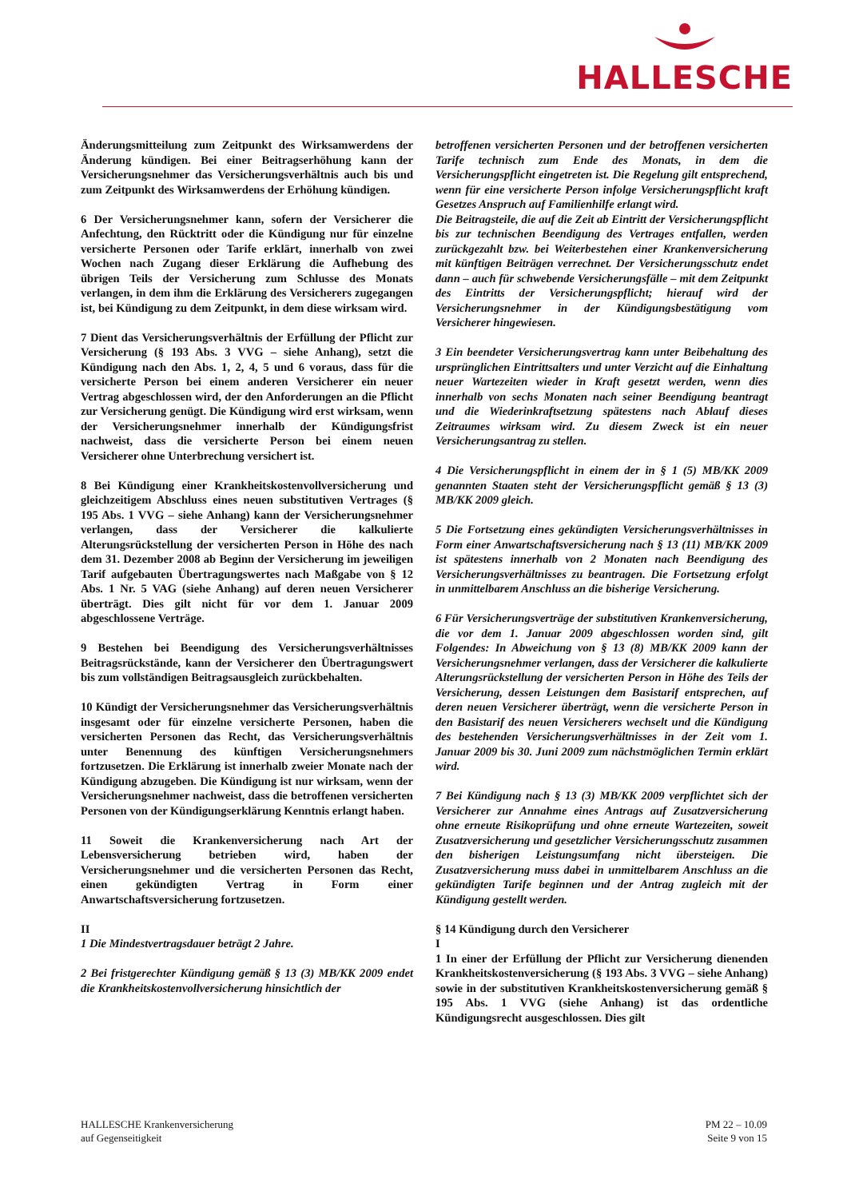HALLESCHE
Änderungsmitteilung zum Zeitpunkt des Wirksamwerdens der Änderung kündigen. Bei einer Beitragserhöhung kann der Versicherungsnehmer das Versicherungsverhältnis auch bis und zum Zeitpunkt des Wirksamwerdens der Erhöhung kündigen.
6 Der Versicherungsnehmer kann, sofern der Versicherer die Anfechtung, den Rücktritt oder die Kündigung nur für einzelne versicherte Personen oder Tarife erklärt, innerhalb von zwei Wochen nach Zugang dieser Erklärung die Aufhebung des übrigen Teils der Versicherung zum Schlusse des Monats verlangen, in dem ihm die Erklärung des Versicherers zugegangen ist, bei Kündigung zu dem Zeitpunkt, in dem diese wirksam wird.
7 Dient das Versicherungsverhältnis der Erfüllung der Pflicht zur Versicherung (§ 193 Abs. 3 VVG – siehe Anhang), setzt die Kündigung nach den Abs. 1, 2, 4, 5 und 6 voraus, dass für die versicherte Person bei einem anderen Versicherer ein neuer Vertrag abgeschlossen wird, der den Anforderungen an die Pflicht zur Versicherung genügt. Die Kündigung wird erst wirksam, wenn der Versicherungsnehmer innerhalb der Kündigungsfrist nachweist, dass die versicherte Person bei einem neuen Versicherer ohne Unterbrechung versichert ist.
8 Bei Kündigung einer Krankheitskostenvollversicherung und gleichzeitigem Abschluss eines neuen substitutiven Vertrages (§ 195 Abs. 1 VVG – siehe Anhang) kann der Versicherungsnehmer verlangen, dass der Versicherer die kalkulierte Alterungsrückstellung der versicherten Person in Höhe des nach dem 31. Dezember 2008 ab Beginn der Versicherung im jeweiligen Tarif aufgebauten Übertragungswertes nach Maßgabe von § 12 Abs. 1 Nr. 5 VAG (siehe Anhang) auf deren neuen Versicherer überträgt. Dies gilt nicht für vor dem 1. Januar 2009 abgeschlossene Verträge.
9 Bestehen bei Beendigung des Versicherungsverhältnisses Beitragsrückstände, kann der Versicherer den Übertragungswert bis zum vollständigen Beitragsausgleich zurückbehalten.
10 Kündigt der Versicherungsnehmer das Versicherungsverhältnis insgesamt oder für einzelne versicherte Personen, haben die versicherten Personen das Recht, das Versicherungsverhältnis unter Benennung des künftigen Versicherungsnehmers fortzusetzen. Die Erklärung ist innerhalb zweier Monate nach der Kündigung abzugeben. Die Kündigung ist nur wirksam, wenn der Versicherungsnehmer nachweist, dass die betroffenen versicherten Personen von der Kündigungserklärung Kenntnis erlangt haben.
11 Soweit die Krankenversicherung nach Art der Lebensversicherung betrieben wird, haben der Versicherungsnehmer und die versicherten Personen das Recht, einen gekündigten Vertrag in Form einer Anwartschaftsversicherung fortzusetzen.
II
1 Die Mindestvertragsdauer beträgt 2 Jahre.
2 Bei fristgerechter Kündigung gemäß § 13 (3) MB/KK 2009 endet die Krankheitskostenvollversicherung hinsichtlich der
betroffenen versicherten Personen und der betroffenen versicherten Tarife technisch zum Ende des Monats, in dem die Versicherungspflicht eingetreten ist. Die Regelung gilt entsprechend, wenn für eine versicherte Person infolge Versicherungspflicht kraft Gesetzes Anspruch auf Familienhilfe erlangt wird.
Die Beitragsteile, die auf die Zeit ab Eintritt der Versicherungspflicht bis zur technischen Beendigung des Vertrages entfallen, werden zurückgezahlt bzw. bei Weiterbestehen einer Krankenversicherung mit künftigen Beiträgen verrechnet. Der Versicherungsschutz endet dann – auch für schwebende Versicherungsfälle – mit dem Zeitpunkt des Eintritts der Versicherungspflicht; hierauf wird der Versicherungsnehmer in der Kündigungsbestätigung vom Versicherer hingewiesen.
3 Ein beendeter Versicherungsvertrag kann unter Beibehaltung des ursprünglichen Eintrittsalters und unter Verzicht auf die Einhaltung neuer Wartezeiten wieder in Kraft gesetzt werden, wenn dies innerhalb von sechs Monaten nach seiner Beendigung beantragt und die Wiederinkraftsetzung spätestens nach Ablauf dieses Zeitraumes wirksam wird. Zu diesem Zweck ist ein neuer Versicherungsantrag zu stellen.
4 Die Versicherungspflicht in einem der in § 1 (5) MB/KK 2009 genannten Staaten steht der Versicherungspflicht gemäß § 13 (3) MB/KK 2009 gleich.
5 Die Fortsetzung eines gekündigten Versicherungsverhältnisses in Form einer Anwartschaftsversicherung nach § 13 (11) MB/KK 2009 ist spätestens innerhalb von 2 Monaten nach Beendigung des Versicherungsverhältnisses zu beantragen. Die Fortsetzung erfolgt in unmittelbarem Anschluss an die bisherige Versicherung.
6 Für Versicherungsverträge der substitutiven Krankenversicherung, die vor dem 1. Januar 2009 abgeschlossen worden sind, gilt Folgendes: In Abweichung von § 13 (8) MB/KK 2009 kann der Versicherungsnehmer verlangen, dass der Versicherer die kalkulierte Alterungsrückstellung der versicherten Person in Höhe des Teils der Versicherung, dessen Leistungen dem Basistarif entsprechen, auf deren neuen Versicherer überträgt, wenn die versicherte Person in den Basistarif des neuen Versicherers wechselt und die Kündigung des bestehenden Versicherungsverhältnisses in der Zeit vom 1. Januar 2009 bis 30. Juni 2009 zum nächstmöglichen Termin erklärt wird.
7 Bei Kündigung nach § 13 (3) MB/KK 2009 verpflichtet sich der Versicherer zur Annahme eines Antrags auf Zusatzversicherung ohne erneute Risikoprüfung und ohne erneute Wartezeiten, soweit Zusatzversicherung und gesetzlicher Versicherungsschutz zusammen den bisherigen Leistungsumfang nicht übersteigen. Die Zusatzversicherung muss dabei in unmittelbarem Anschluss an die gekündigten Tarife beginnen und der Antrag zugleich mit der Kündigung gestellt werden.
§ 14 Kündigung durch den Versicherer
I
1 In einer der Erfüllung der Pflicht zur Versicherung dienenden Krankheitskostenversicherung (§ 193 Abs. 3 VVG – siehe Anhang) sowie in der substitutiven Krankheitskostenversicherung gemäß § 195 Abs. 1 VVG (siehe Anhang) ist das ordentliche Kündigungsrecht ausgeschlossen. Dies gilt
HALLESCHE Krankenversicherung
auf Gegenseitigkeit
PM 22 – 10.09
Seite 9 von 15